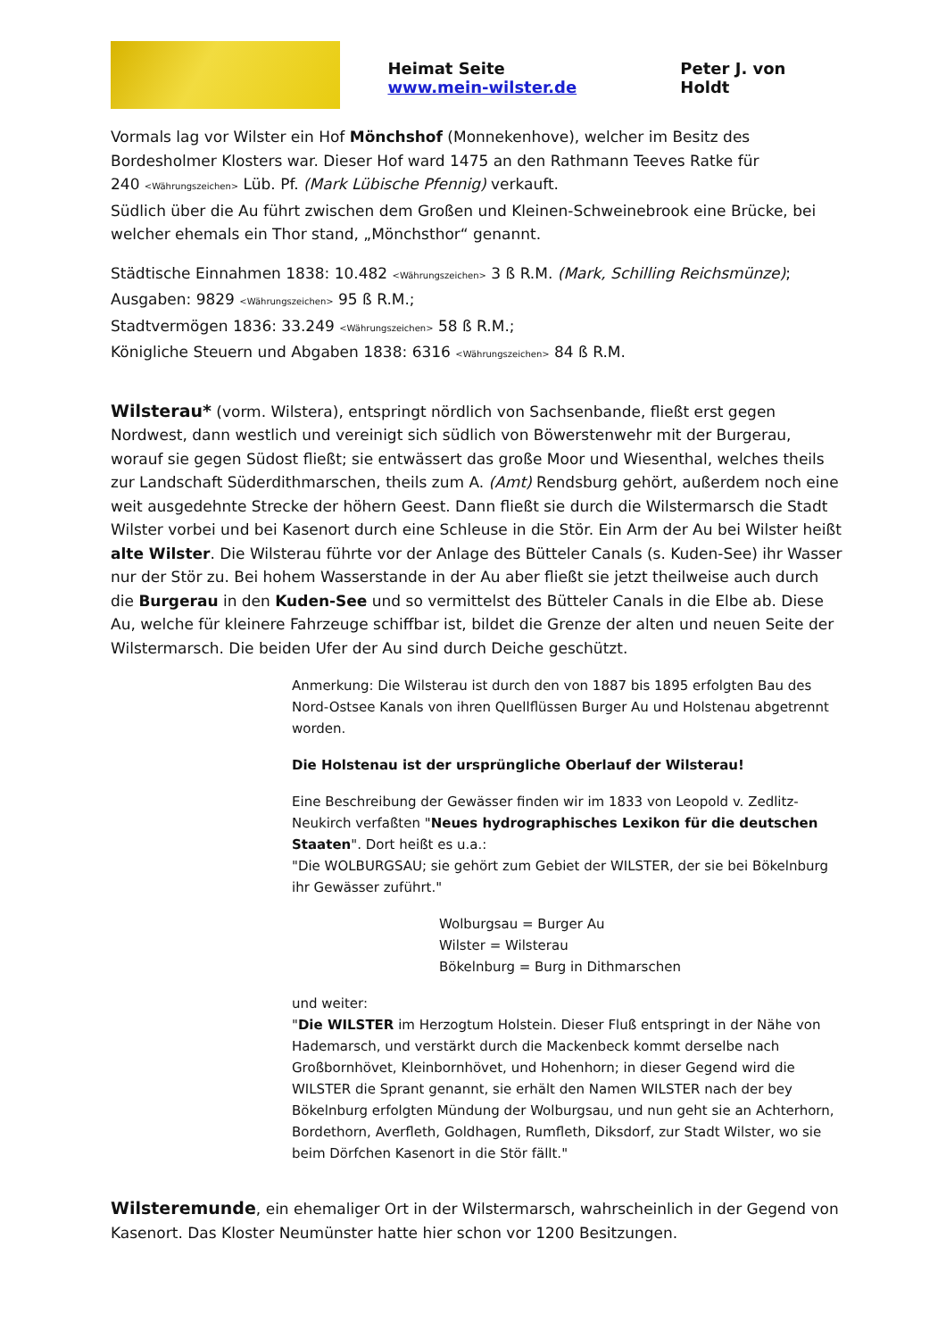Heimat Seite
www.mein-wilster.de
Peter J. von Holdt
Vormals lag vor Wilster ein Hof Mönchshof (Monnekenhove), welcher im Besitz des Bordesholmer Klosters war. Dieser Hof ward 1475 an den Rathmann Teeves Ratke für
240 <Währungszeichen> Lüb. Pf. (Mark Lübische Pfennig) verkauft.
Südlich über die Au führt zwischen dem Großen und Kleinen-Schweinebrook eine Brücke, bei welcher ehemals ein Thor stand, „Mönchsthor“ genannt.
Städtische Einnahmen 1838: 10.482 <Währungszeichen> 3 ß R.M. (Mark, Schilling Reichsmünze); Ausgaben: 9829 <Währungszeichen> 95 ß R.M.;
Stadtvermögen 1836: 33.249 <Währungszeichen> 58 ß R.M.;
Königliche Steuern und Abgaben 1838: 6316 <Währungszeichen> 84 ß R.M.
Wilsterau* (vorm. Wilstera), entspringt nördlich von Sachsenbande, fließt erst gegen Nordwest, dann westlich und vereinigt sich südlich von Böwerstenwehr mit der Burgerau, worauf sie gegen Südost fließt; sie entwässert das große Moor und Wiesenthal, welches theils zur Landschaft Süderdithmarschen, theils zum A. (Amt) Rendsburg gehört, außerdem noch eine weit ausgedehnte Strecke der höhern Geest. Dann fließt sie durch die Wilstermarsch die Stadt Wilster vorbei und bei Kasenort durch eine Schleuse in die Stör. Ein Arm der Au bei Wilster heißt alte Wilster. Die Wilsterau führte vor der Anlage des Bütteler Canals (s. Kuden-See) ihr Wasser nur der Stör zu. Bei hohem Wasserstande in der Au aber fließt sie jetzt theilweise auch durch die Burgerau in den Kuden-See und so vermittelst des Bütteler Canals in die Elbe ab. Diese Au, welche für kleinere Fahrzeuge schiffbar ist, bildet die Grenze der alten und neuen Seite der Wilstermarsch. Die beiden Ufer der Au sind durch Deiche geschützt.
Anmerkung: Die Wilsterau ist durch den von 1887 bis 1895 erfolgten Bau des Nord-Ostsee Kanals von ihren Quellflüssen Burger Au und Holstenau abgetrennt worden.
Die Holstenau ist der ursprüngliche Oberlauf der Wilsterau!
Eine Beschreibung der Gewässer finden wir im 1833 von Leopold v. Zedlitz-Neukirch verfaßten "Neues hydrographisches Lexikon für die deutschen Staaten". Dort heißt es u.a.:
"Die WOLBURGSAU; sie gehört zum Gebiet der WILSTER, der sie bei Bökelnburg ihr Gewässer zuführt."
Wolburgsau = Burger Au
Wilster = Wilsterau
Bökelnburg = Burg in Dithmarschen
und weiter:
"Die WILSTER im Herzogtum Holstein. Dieser Fluß entspringt in der Nähe von Hademarsch, und verstärkt durch die Mackenbeck kommt derselbe nach Großbornhövet, Kleinbornhövet, und Hohenhorn; in dieser Gegend wird die WILSTER die Sprant genannt, sie erhält den Namen WILSTER nach der bey Bökelnburg erfolgten Mündung der Wolburgsau, und nun geht sie an Achterhorn, Bordethorn, Averfleth, Goldhagen, Rumfleth, Diksdorf, zur Stadt Wilster, wo sie beim Dörfchen Kasenort in die Stör fällt."
Wilsteremunde, ein ehemaliger Ort in der Wilstermarsch, wahrscheinlich in der Gegend von Kasenort. Das Kloster Neumünster hatte hier schon vor 1200 Besitzungen.